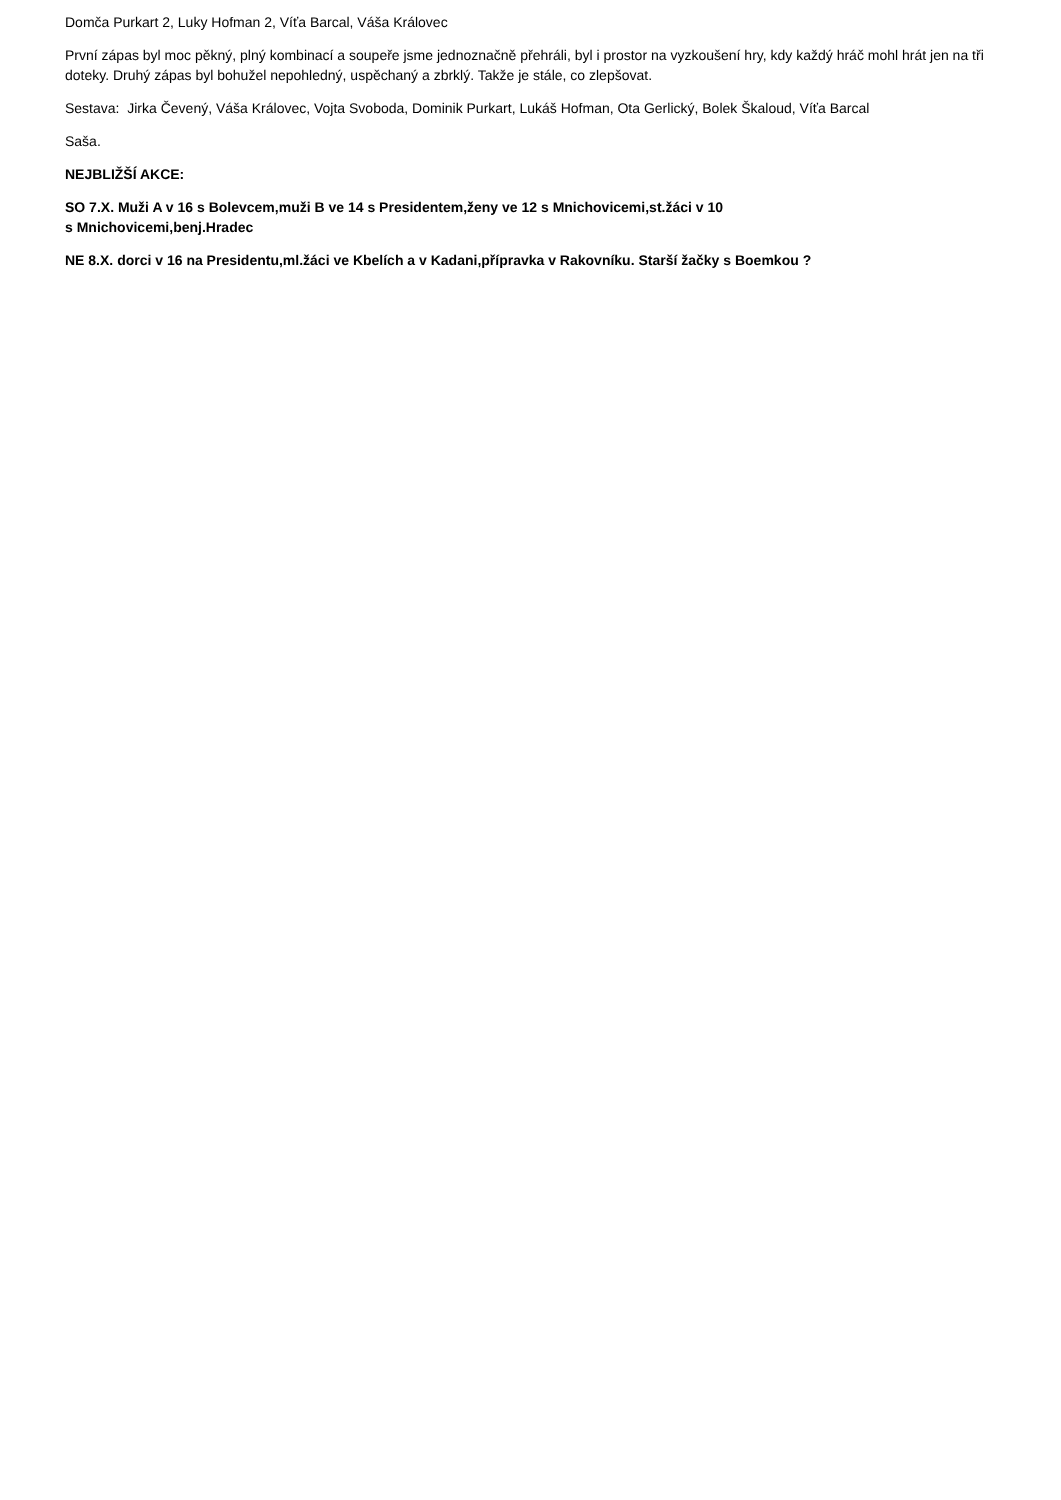Domča Purkart 2, Luky Hofman 2, Víťa Barcal, Váša Královec
První zápas byl moc pěkný, plný kombinací a soupeře jsme jednoznačně přehráli, byl i prostor na vyzkoušení hry, kdy každý hráč mohl hrát jen na tři doteky. Druhý zápas byl bohužel nepohledný, uspěchaný a zbrklý. Takže je stále, co zlepšovat.
Sestava: Jirka Čevený, Váša Královec, Vojta Svoboda, Dominik Purkart, Lukáš Hofman, Ota Gerlický, Bolek Škaloud, Víťa Barcal
Saša.
NEJBLIŽŠÍ AKCE:
SO 7.X. Muži A v 16 s Bolevcem,muži B ve 14 s Presidentem,ženy ve 12 s Mnichovicemi,st.žáci v 10
s Mnichovicemi,benj.Hradec
NE 8.X. dorci v 16 na Presidentu,ml.žáci ve Kbelích a v Kadani,přípravka v Rakovníku. Starší žačky s Boemkou ?